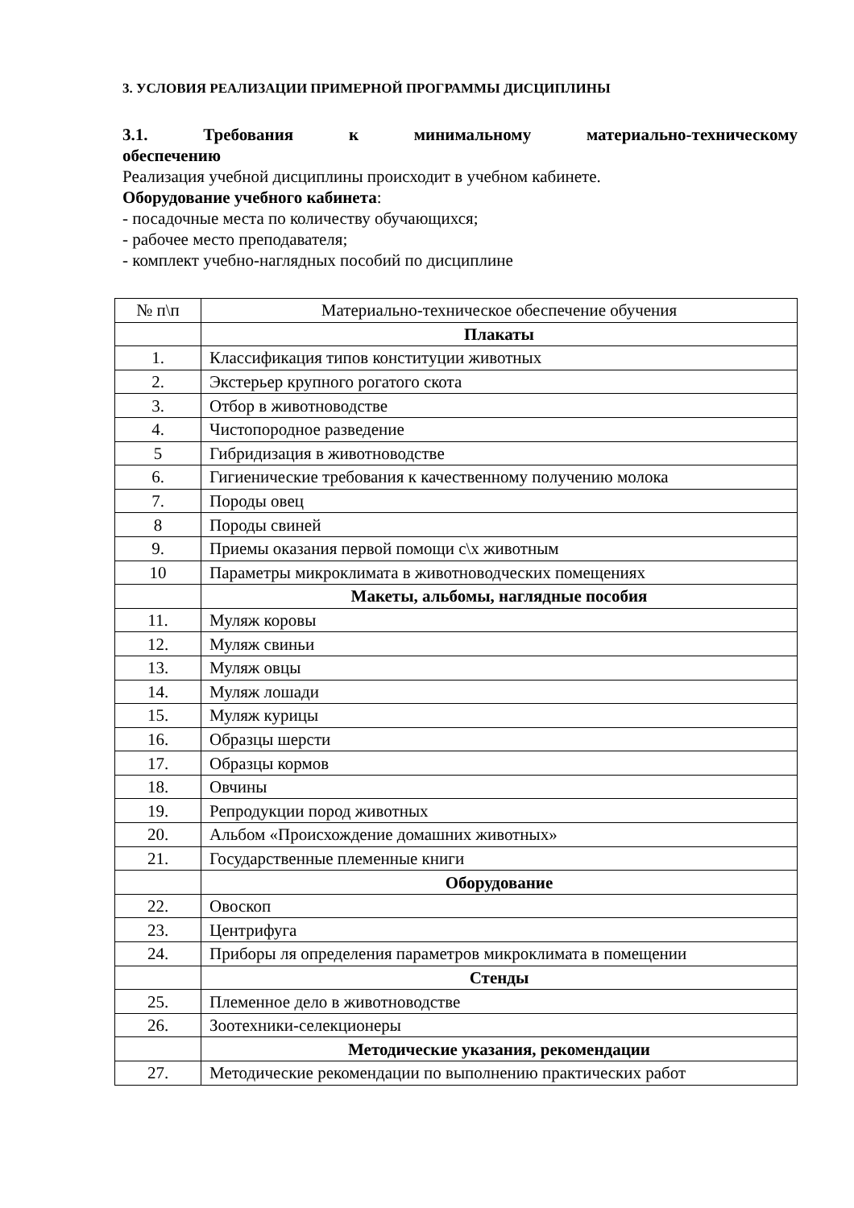3. УСЛОВИЯ РЕАЛИЗАЦИИ ПРИМЕРНОЙ ПРОГРАММЫ ДИСЦИПЛИНЫ
3.1. Требования к минимальному материально-техническому
обеспечению
Реализация учебной дисциплины происходит в учебном кабинете.
Оборудование учебного кабинета:
- посадочные места по количеству обучающихся;
- рабочее место преподавателя;
- комплект учебно-наглядных пособий по дисциплине
| № п\п | Материально-техническое обеспечение обучения |
| --- | --- |
| | Плакаты |
| 1. | Классификация типов конституции животных |
| 2. | Экстерьер крупного рогатого скота |
| 3. | Отбор в животноводстве |
| 4. | Чистопородное разведение |
| 5 | Гибридизация в животноводстве |
| 6. | Гигиенические требования к качественному получению молока |
| 7. | Породы овец |
| 8 | Породы свиней |
| 9. | Приемы оказания первой помощи с\х животным |
| 10 | Параметры микроклимата в животноводческих помещениях |
| | Макеты, альбомы, наглядные пособия |
| 11. | Муляж коровы |
| 12. | Муляж свиньи |
| 13. | Муляж овцы |
| 14. | Муляж лошади |
| 15. | Муляж курицы |
| 16. | Образцы шерсти |
| 17. | Образцы кормов |
| 18. | Овчины |
| 19. | Репродукции пород животных |
| 20. | Альбом «Происхождение домашних животных» |
| 21. | Государственные племенные книги |
| | Оборудование |
| 22. | Овоскоп |
| 23. | Центрифуга |
| 24. | Приборы ля определения параметров микроклимата в помещении |
| | Стенды |
| 25. | Племенное дело в животноводстве |
| 26. | Зоотехники-селекционеры |
| | Методические указания, рекомендации |
| 27. | Методические рекомендации по выполнению практических работ |